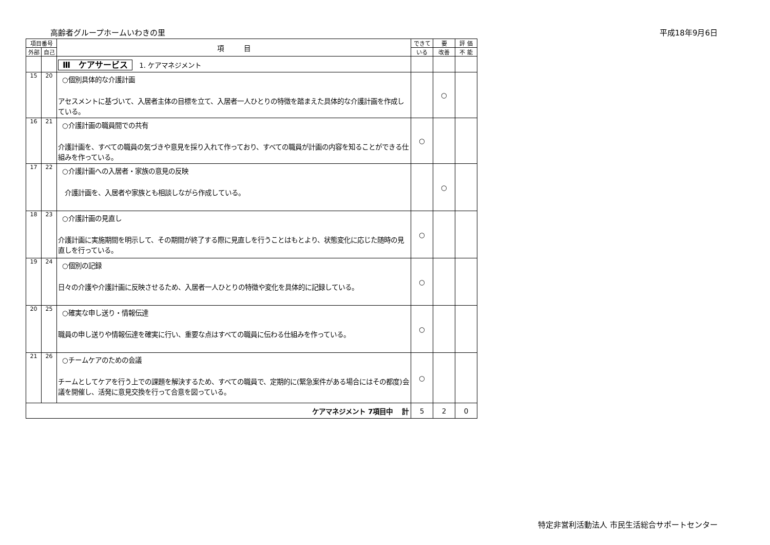高齢者グループホームいわきの里 平成18年9月6日
| 項目番号 | | 項 目 | できて | 要 | 評 価 |
| --- | --- | --- | --- | --- | --- |
| 外部 | 自己 | | いる | 改善 | 不 能 |
| | | Ⅲ ケアサービス 1. ケアマネジメント | | | |
| 15 | 20 | ○個別具体的な介護計画 アセスメントに基づいて、入居者主体の目標を立て、入居者一人ひとりの特徴を踏まえた具体的な介護計画を作成している。 | | ○ | |
| 16 | 21 | ○介護計画の職員間での共有 介護計画を、すべての職員の気づきや意見を採り入れて作っており、すべての職員が計画の内容を知ることができる仕組みを作っている。 | ○ | | |
| 17 | 22 | ○介護計画への入居者・家族の意見の反映 介護計画を、入居者や家族とも相談しながら作成している。 | | ○ | |
| 18 | 23 | ○介護計画の見直し 介護計画に実施期間を明示して、その期間が終了する際に見直しを行うことはもとより、状態変化に応じた随時の見直しを行っている。 | ○ | | |
| 19 | 24 | ○個別の記録 日々の介護や介護計画に反映させるため、入居者一人ひとりの特徴や変化を具体的に記録している。 | ○ | | |
| 20 | 25 | ○確実な申し送り・情報伝達 職員の申し送りや情報伝達を確実に行い、重要な点はすべての職員に伝わる仕組みを作っている。 | ○ | | |
| 21 | 26 | ○チームケアのための会議 チームとしてケアを行う上での課題を解決するため、すべての職員で、定期的に(緊急案件がある場合にはその都度)会議を開催し、活発に意見交換を行って合意を図っている。 | ○ | | |
| ケアマネジメント 7項目中 計 | | | 5 | 2 | 0 |
特定非営利活動法人 市民生活総合サポートセンター